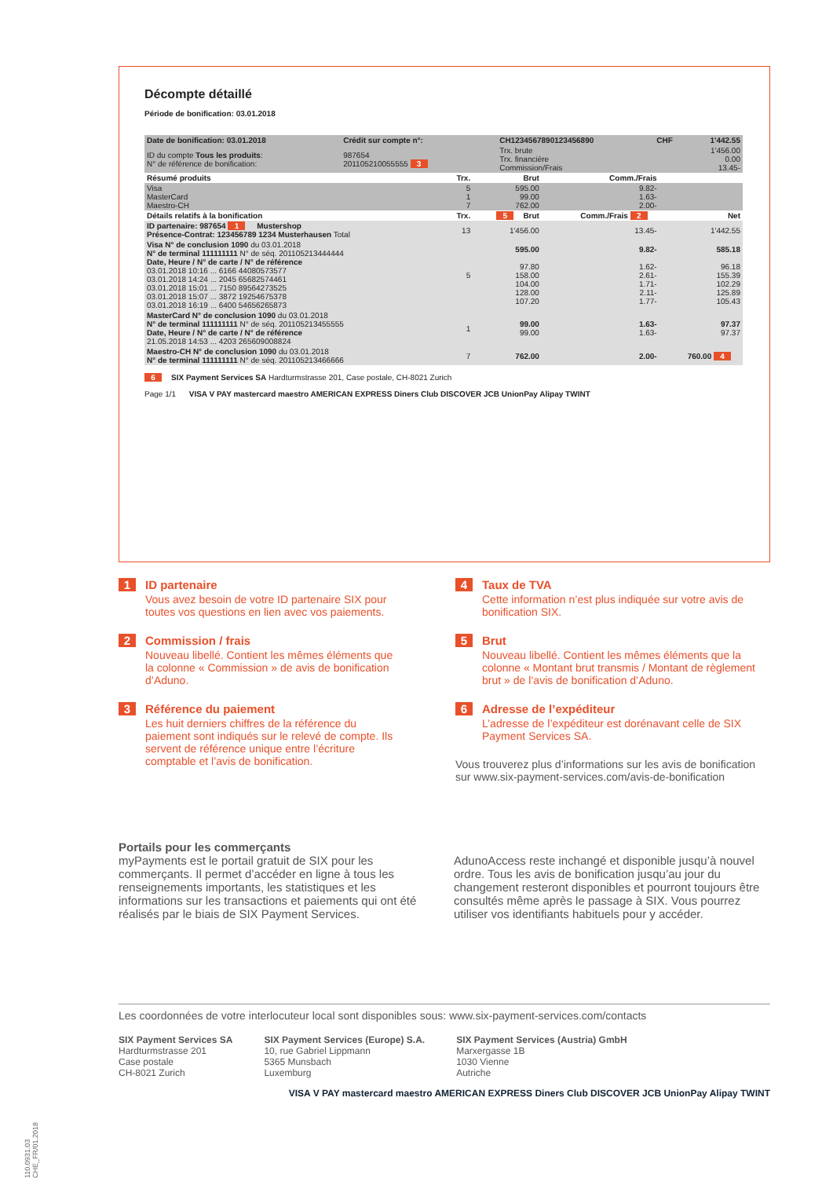Décompte détaillé
Période de bonification: 03.01.2018
| Date de bonification: 03.01.2018 | Crédit sur compte n°: | CH1234567890123456890 | CHF | 1'442.55 |
| ID du compte Tous les produits : N° de référence de bonification: | 987654 201105210055555 3 | Trx. brute Trx. financière Commission/Frais | | 1'456.00 0.00 13.45- |
| Résumé produits | Trx. | Brut | Comm./Frais | |
| --- | --- | --- | --- | --- |
| Visa MasterCard Maestro-CH | 5 1 7 | 595.00 99.00 762.00 | 9.82- 1.63- 2.00- | |
| Détails relatifs à la bonification | Trx. | 5 Brut | Comm./Frais 2 | Net |
| ID partenaire: 987654 1 Mustershop Présence-Contrat: 123456789 1234 Musterhausen Total | 13 | 1'456.00 | 13.45- | 1'442.55 |
| Visa N° de conclusion 1090 du 03.01.2018 N° de terminal 111111111 N° de séq. 201105213444444 Date, Heure / N° de carte / N° de référence 03.01.2018 10:16 ... 6166 44080573577 03.01.2018 14:24 ... 2045 65682574461 03.01.2018 15:01 ... 7150 89564273525 03.01.2018 15:07 ... 3872 19254675378 03.01.2018 16:19 ... 6400 54656265873 | 5 | 595.00 97.80 158.00 104.00 128.00 107.20 | 9.82- 1.62- 2.61- 1.71- 2.11- 1.77- | 585.18 96.18 155.39 102.29 125.89 105.43 |
| MasterCard N° de conclusion 1090 du 03.01.2018 N° de terminal 111111111 N° de séq. 201105213455555 Date, Heure / N° de carte / N° de référence 21.05.2018 14:53 ... 4203 265609008824 | 1 | 99.00 99.00 | 1.63- 1.63- | 97.37 97.37 |
| Maestro-CH N° de conclusion 1090 du 03.01.2018 N° de terminal 111111111 N° de séq. 201105213466666 | 7 | 762.00 | 2.00- | 760.00 4 |
6 SIX Payment Services SA Hardturmstrasse 201, Case postale, CH-8021 Zurich
Page 1/1 VISA V PAY mastercard maestro AMERICAN EXPRESS Diners Club DISCOVER JCB UnionPay Alipay TWINT
1 ID partenaire
Vous avez besoin de votre ID partenaire SIX pour toutes vos questions en lien avec vos paiements.
2 Commission / frais
Nouveau libellé. Contient les mêmes éléments que la colonne « Commission » de avis de bonification d’Aduno.
3 Référence du paiement
Les huit derniers chiffres de la référence du paiement sont indiqués sur le relevé de compte. Ils servent de référence unique entre l’écriture comptable et l’avis de bonification.
4 Taux de TVA
Cette information n’est plus indiquée sur votre avis de bonification SIX.
5 Brut
Nouveau libellé. Contient les mêmes éléments que la colonne « Montant brut transmis / Montant de règlement brut » de l’avis de bonification d’Aduno.
6 Adresse de l’expéditeur
L’adresse de l’expéditeur est dorénavant celle de SIX Payment Services SA.
Vous trouverez plus d’informations sur les avis de bonification sur www.six-payment-services.com/avis-de-bonification
Portails pour les commerçants
myPayments est le portail gratuit de SIX pour les commerçants. Il permet d’accéder en ligne à tous les renseignements importants, les statistiques et les informations sur les transactions et paiements qui ont été réalisés par le biais de SIX Payment Services.
AdunoAccess reste inchangé et disponible jusqu’à nouvel ordre. Tous les avis de bonification jusqu’au jour du changement resteront disponibles et pourront toujours être consultés même après le passage à SIX. Vous pourrez utiliser vos identifiants habituels pour y accéder.
Les coordonnées de votre interlocuteur local sont disponibles sous: www.six-payment-services.com/contacts
SIX Payment Services SA
Hardturmstrasse 201
Case postale
CH-8021 Zurich
SIX Payment Services (Europe) S.A.
10, rue Gabriel Lippmann
5365 Munsbach
Luxemburg
SIX Payment Services (Austria) GmbH
Marxergasse 1B
1030 Vienne
Autriche
VISA V PAY mastercard maestro AMERICAN EXPRESS Diners Club DISCOVER JCB UnionPay Alipay TWINT
110.0931.03 CHE_FR/01.2018